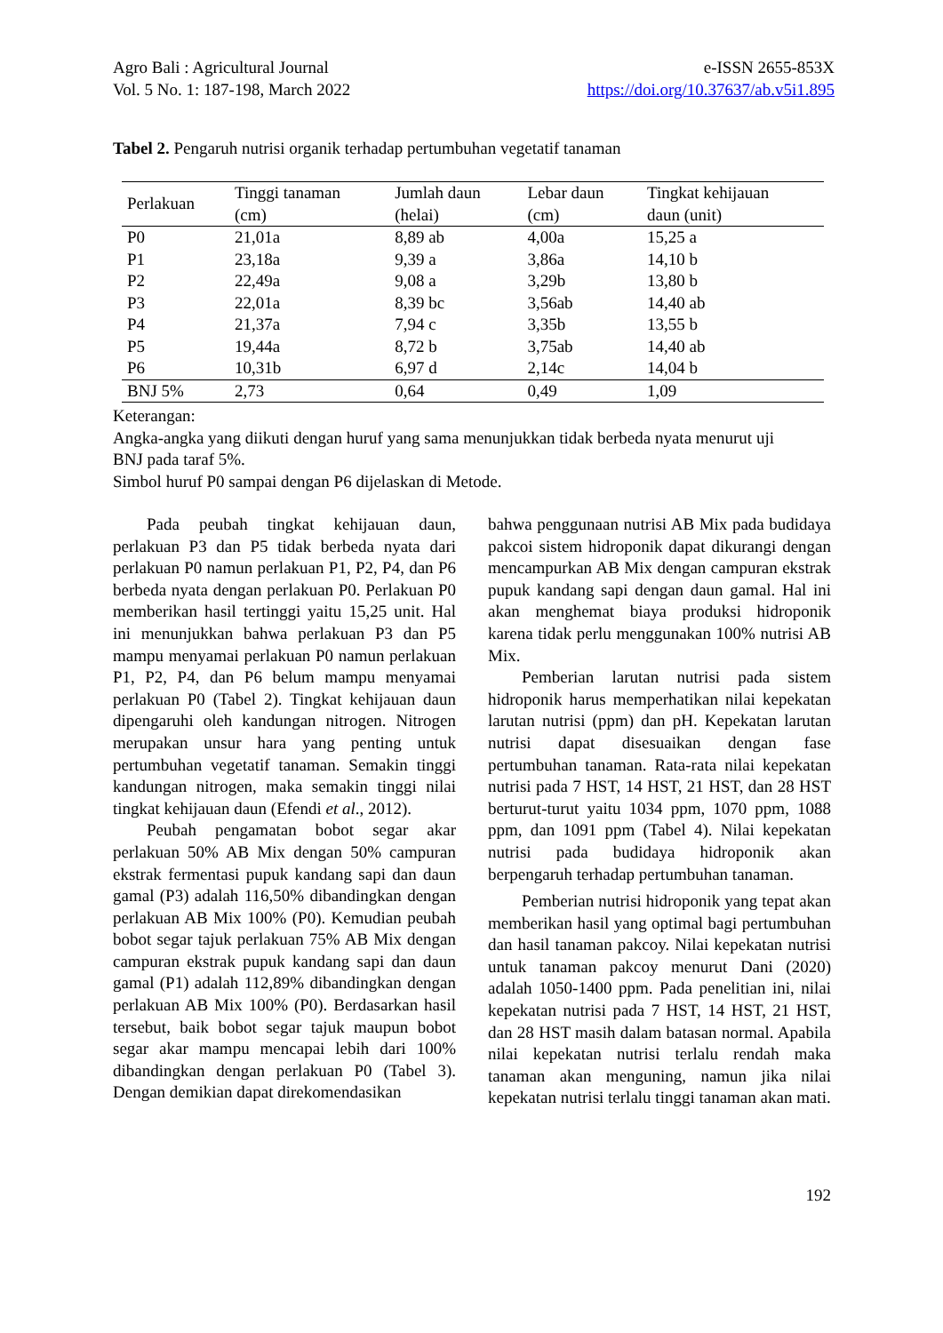Agro Bali : Agricultural Journal
Vol. 5 No. 1: 187-198, March 2022
e-ISSN 2655-853X
https://doi.org/10.37637/ab.v5i1.895
Tabel 2. Pengaruh nutrisi organik terhadap pertumbuhan vegetatif tanaman
| Perlakuan | Tinggi tanaman (cm) | Jumlah daun (helai) | Lebar daun (cm) | Tingkat kehijauan daun (unit) |
| --- | --- | --- | --- | --- |
| P0 | 21,01a | 8,89 ab | 4,00a | 15,25 a |
| P1 | 23,18a | 9,39 a | 3,86a | 14,10 b |
| P2 | 22,49a | 9,08 a | 3,29b | 13,80 b |
| P3 | 22,01a | 8,39 bc | 3,56ab | 14,40 ab |
| P4 | 21,37a | 7,94 c | 3,35b | 13,55 b |
| P5 | 19,44a | 8,72 b | 3,75ab | 14,40 ab |
| P6 | 10,31b | 6,97 d | 2,14c | 14,04 b |
| BNJ 5% | 2,73 | 0,64 | 0,49 | 1,09 |
Keterangan:
Angka-angka yang diikuti dengan huruf yang sama menunjukkan tidak berbeda nyata menurut uji BNJ pada taraf 5%.
Simbol huruf P0 sampai dengan P6 dijelaskan di Metode.
Pada peubah tingkat kehijauan daun, perlakuan P3 dan P5 tidak berbeda nyata dari perlakuan P0 namun perlakuan P1, P2, P4, dan P6 berbeda nyata dengan perlakuan P0. Perlakuan P0 memberikan hasil tertinggi yaitu 15,25 unit. Hal ini menunjukkan bahwa perlakuan P3 dan P5 mampu menyamai perlakuan P0 namun perlakuan P1, P2, P4, dan P6 belum mampu menyamai perlakuan P0 (Tabel 2). Tingkat kehijauan daun dipengaruhi oleh kandungan nitrogen. Nitrogen merupakan unsur hara yang penting untuk pertumbuhan vegetatif tanaman. Semakin tinggi kandungan nitrogen, maka semakin tinggi nilai tingkat kehijauan daun (Efendi et al., 2012).
Peubah pengamatan bobot segar akar perlakuan 50% AB Mix dengan 50% campuran ekstrak fermentasi pupuk kandang sapi dan daun gamal (P3) adalah 116,50% dibandingkan dengan perlakuan AB Mix 100% (P0). Kemudian peubah bobot segar tajuk perlakuan 75% AB Mix dengan campuran ekstrak pupuk kandang sapi dan daun gamal (P1) adalah 112,89% dibandingkan dengan perlakuan AB Mix 100% (P0). Berdasarkan hasil tersebut, baik bobot segar tajuk maupun bobot segar akar mampu mencapai lebih dari 100% dibandingkan dengan perlakuan P0 (Tabel 3). Dengan demikian dapat direkomendasikan
bahwa penggunaan nutrisi AB Mix pada budidaya pakcoi sistem hidroponik dapat dikurangi dengan mencampurkan AB Mix dengan campuran ekstrak pupuk kandang sapi dengan daun gamal. Hal ini akan menghemat biaya produksi hidroponik karena tidak perlu menggunakan 100% nutrisi AB Mix.
Pemberian larutan nutrisi pada sistem hidroponik harus memperhatikan nilai kepekatan larutan nutrisi (ppm) dan pH. Kepekatan larutan nutrisi dapat disesuaikan dengan fase pertumbuhan tanaman. Rata-rata nilai kepekatan nutrisi pada 7 HST, 14 HST, 21 HST, dan 28 HST berturut-turut yaitu 1034 ppm, 1070 ppm, 1088 ppm, dan 1091 ppm (Tabel 4). Nilai kepekatan nutrisi pada budidaya hidroponik akan berpengaruh terhadap pertumbuhan tanaman.
Pemberian nutrisi hidroponik yang tepat akan memberikan hasil yang optimal bagi pertumbuhan dan hasil tanaman pakcoy. Nilai kepekatan nutrisi untuk tanaman pakcoy menurut Dani (2020) adalah 1050-1400 ppm. Pada penelitian ini, nilai kepekatan nutrisi pada 7 HST, 14 HST, 21 HST, dan 28 HST masih dalam batasan normal. Apabila nilai kepekatan nutrisi terlalu rendah maka tanaman akan menguning, namun jika nilai kepekatan nutrisi terlalu tinggi tanaman akan mati.
192